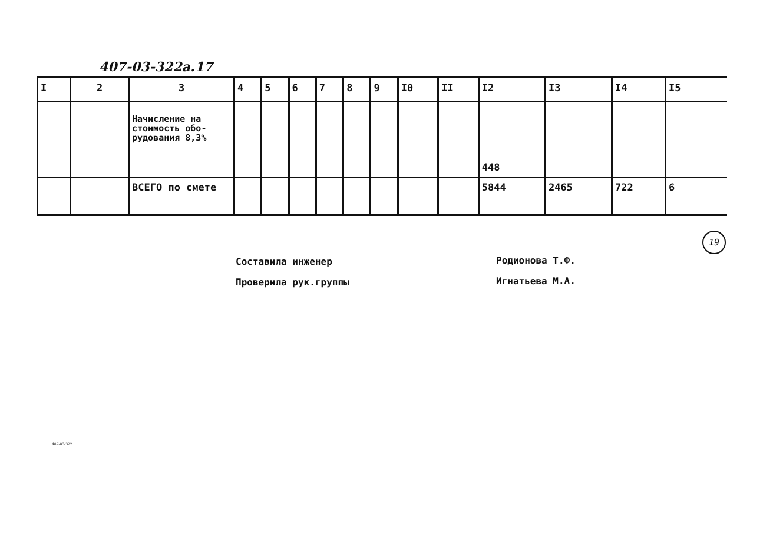407-03-322а.17
| I | 2 | 3 | 4 | 5 | 6 | 7 | 8 | 9 | I0 | II | I2 | I3 | I4 | I5 |
| --- | --- | --- | --- | --- | --- | --- | --- | --- | --- | --- | --- | --- | --- | --- |
| | | Начисление на стоимость обо-рудования 8,3% | | | | | | | | | 448 | | | |
| | | ВСЕГО по смете | | | | | | | | | 5844 | 2465 | 722 | 6 |
19
Составила инженер
Проверила рук.группы
Родионова Т.Ф.
Игнатьева М.А.
407-03-322